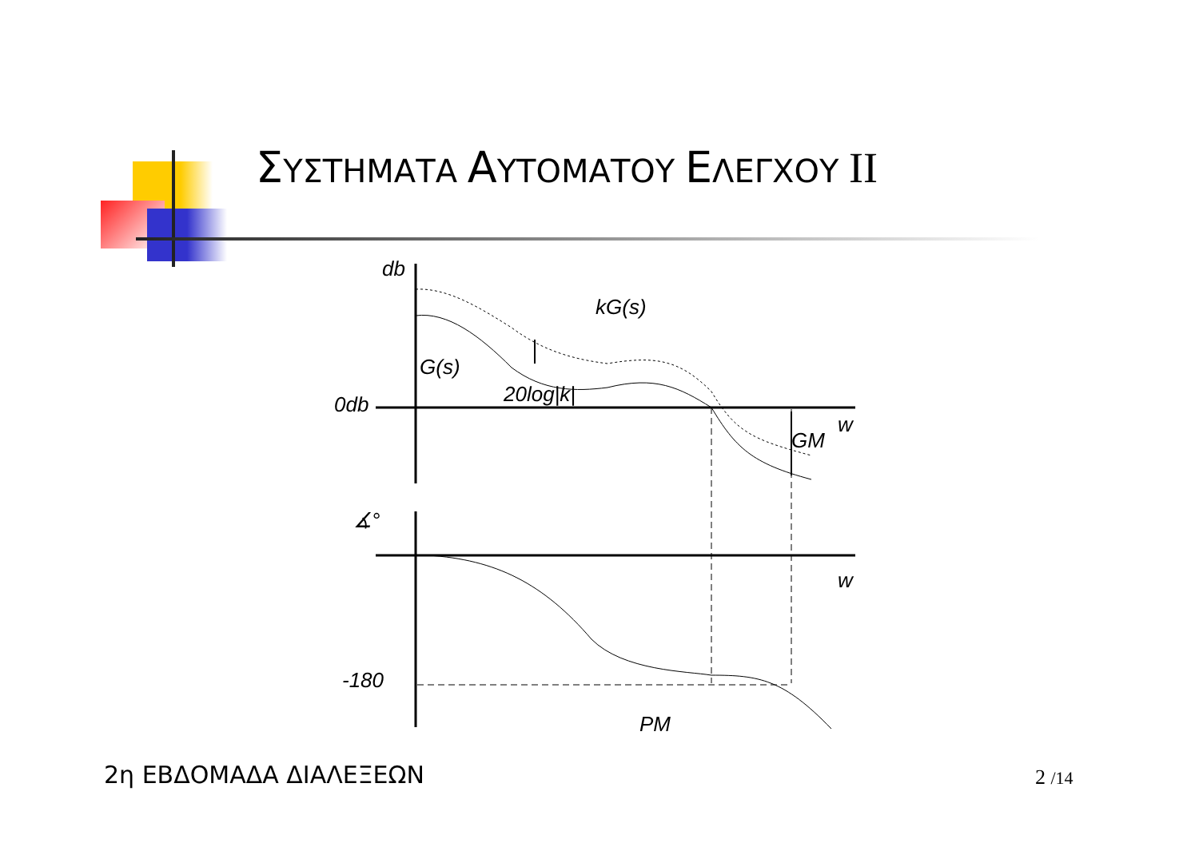ΣΥΣΤΗΜΑΤΑ ΑΥΤΟΜΑΤΟΥ ΕΛΕΓΧΟΥ II
db
kG(s)
G(s)
20log|k|
0db
w
GM
∡°
w
-180
PM
2η ΕΒΔΟΜΑΔΑ ΔΙΑΛΕΞΕΩΝ 2 /14